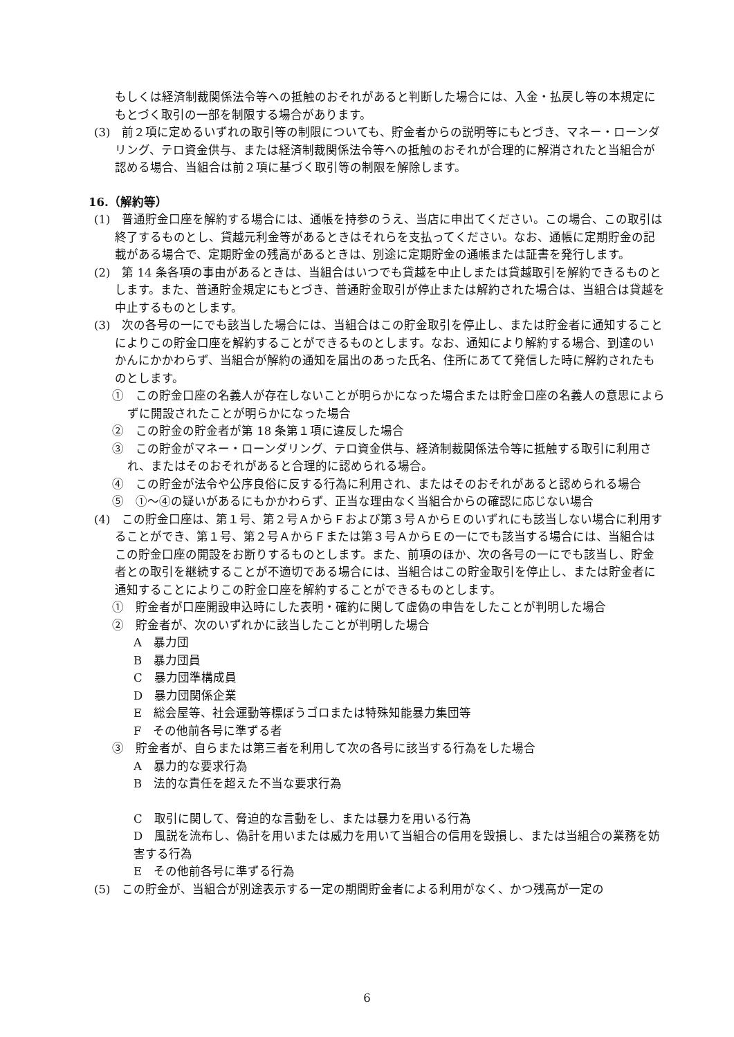もしくは経済制裁関係法令等への抵触のおそれがあると判断した場合には、入金・払戻し等の本規定にもとづく取引の一部を制限する場合があります。
(3)　前２項に定めるいずれの取引等の制限についても、貯金者からの説明等にもとづき、マネー・ローンダリング、テロ資金供与、または経済制裁関係法令等への抵触のおそれが合理的に解消されたと当組合が認める場合、当組合は前２項に基づく取引等の制限を解除します。
16.（解約等）
(1)　普通貯金口座を解約する場合には、通帳を持参のうえ、当店に申出てください。この場合、この取引は終了するものとし、貸越元利金等があるときはそれらを支払ってください。なお、通帳に定期貯金の記載がある場合で、定期貯金の残高があるときは、別途に定期貯金の通帳または証書を発行します。
(2)　第 14 条各項の事由があるときは、当組合はいつでも貸越を中止しまたは貸越取引を解約できるものとします。また、普通貯金規定にもとづき、普通貯金取引が停止または解約された場合は、当組合は貸越を中止するものとします。
(3)　次の各号の一にでも該当した場合には、当組合はこの貯金取引を停止し、または貯金者に通知することによりこの貯金口座を解約することができるものとします。なお、通知により解約する場合、到達のいかんにかかわらず、当組合が解約の通知を届出のあった氏名、住所にあてて発信した時に解約されたものとします。
①　この貯金口座の名義人が存在しないことが明らかになった場合または貯金口座の名義人の意思によらずに開設されたことが明らかになった場合
②　この貯金の貯金者が第 18 条第１項に違反した場合
③　この貯金がマネー・ローンダリング、テロ資金供与、経済制裁関係法令等に抵触する取引に利用され、またはそのおそれがあると合理的に認められる場合。
④　この貯金が法令や公序良俗に反する行為に利用され、またはそのおそれがあると認められる場合
⑤　①～④の疑いがあるにもかかわらず、正当な理由なく当組合からの確認に応じない場合
(4)　この貯金口座は、第１号、第２号ＡからＦおよび第３号ＡからＥのいずれにも該当しない場合に利用することができ、第１号、第２号ＡからＦまたは第３号ＡからＥの一にでも該当する場合には、当組合はこの貯金口座の開設をお断りするものとします。また、前項のほか、次の各号の一にでも該当し、貯金者との取引を継続することが不適切である場合には、当組合はこの貯金取引を停止し、または貯金者に通知することによりこの貯金口座を解約することができるものとします。
①　貯金者が口座開設申込時にした表明・確約に関して虚偽の申告をしたことが判明した場合
②　貯金者が、次のいずれかに該当したことが判明した場合
A　暴力団
B　暴力団員
C　暴力団準構成員
D　暴力団関係企業
E　総会屋等、社会運動等標ぼうゴロまたは特殊知能暴力集団等
F　その他前各号に準ずる者
③　貯金者が、自らまたは第三者を利用して次の各号に該当する行為をした場合
A　暴力的な要求行為
B　法的な責任を超えた不当な要求行為
C　取引に関して、脅迫的な言動をし、または暴力を用いる行為
D　風説を流布し、偽計を用いまたは威力を用いて当組合の信用を毀損し、または当組合の業務を妨害する行為
E　その他前各号に準ずる行為
(5)　この貯金が、当組合が別途表示する一定の期間貯金者による利用がなく、かつ残高が一定の
6